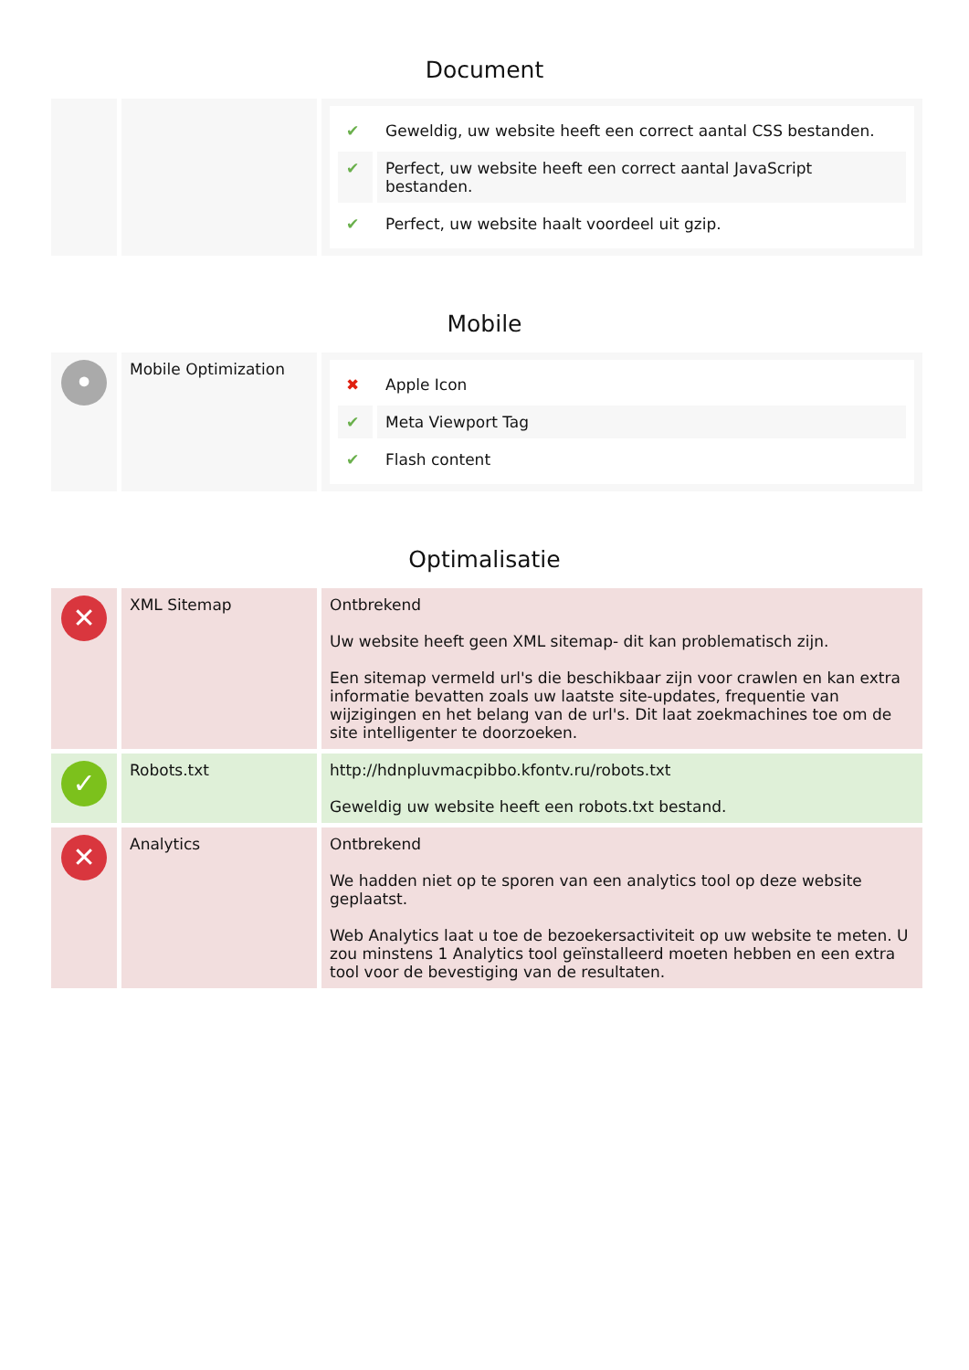Document
| | | / ✔ / Geweldig, uw website heeft een correct aantal CSS bestanden. / / ✔ / Perfect, uw website heeft een correct aantal JavaScript bestanden. / / ✔ / Perfect, uw website haalt voordeel uit gzip. / |
Mobile
| • | Mobile Optimization | / ✖ / Apple Icon / / ✔ / Meta Viewport Tag / / ✔ / Flash content / |
Optimalisatie
| ✕ | XML Sitemap | Ontbrekend Uw website heeft geen XML sitemap- dit kan problematisch zijn. Een sitemap vermeld url's die beschikbaar zijn voor crawlen en kan extra informatie bevatten zoals uw laatste site-updates, frequentie van wijzigingen en het belang van de url's. Dit laat zoekmachines toe om de site intelligenter te doorzoeken. |
| ✓ | Robots.txt | http://hdnpluvmacpibbo.kfontv.ru/robots.txt Geweldig uw website heeft een robots.txt bestand. |
| ✕ | Analytics | Ontbrekend We hadden niet op te sporen van een analytics tool op deze website geplaatst. Web Analytics laat u toe de bezoekersactiviteit op uw website te meten. U zou minstens 1 Analytics tool geïnstalleerd moeten hebben en een extra tool voor de bevestiging van de resultaten. |